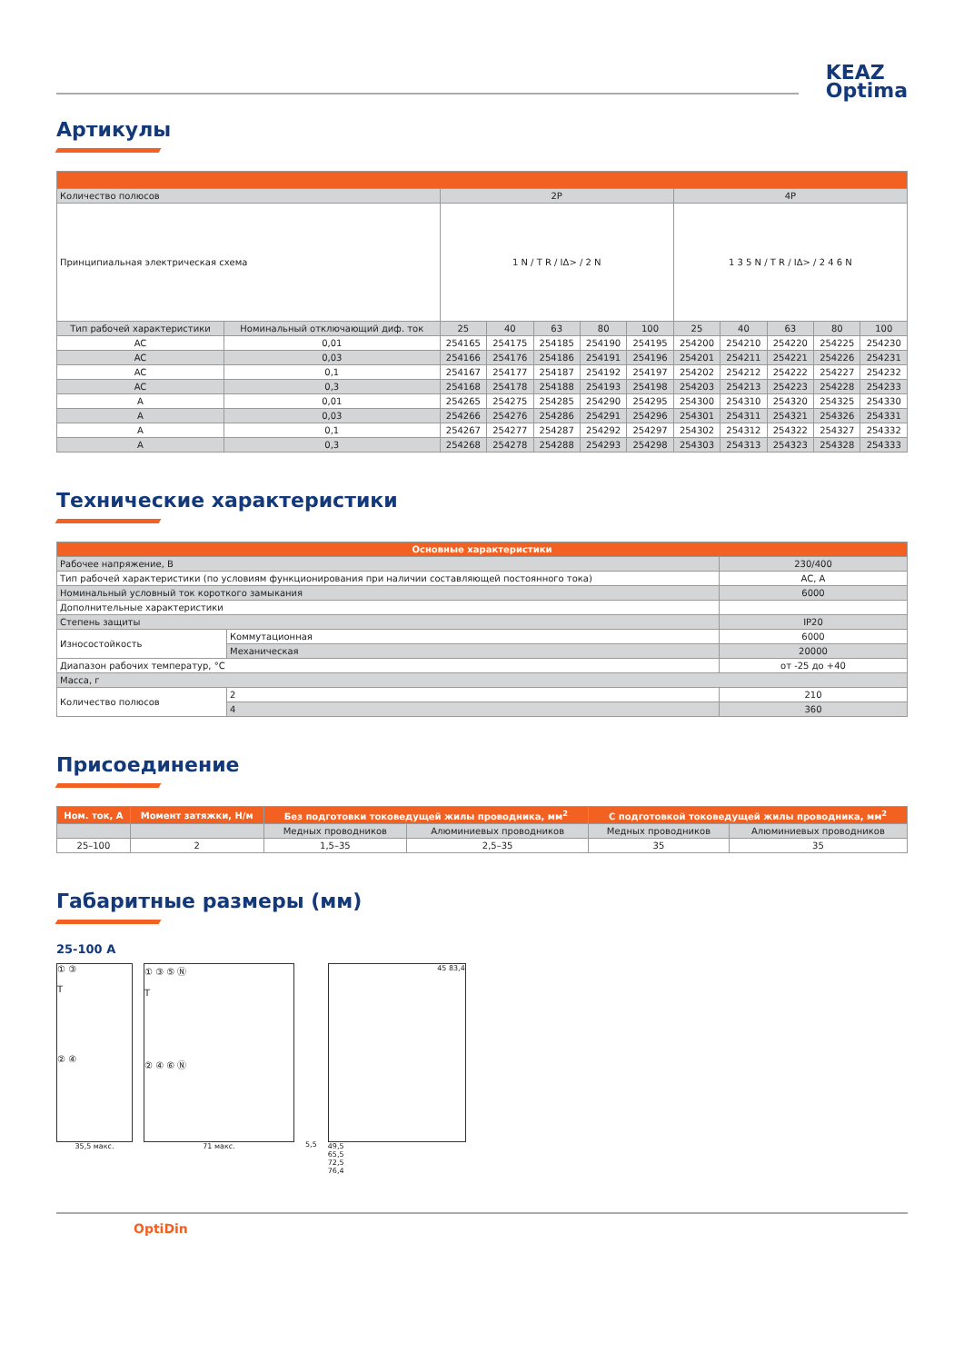KEAZ
Optima
Артикулы
| Количество полюсов | | 2P | | | | | 4P | | | | |
| Принципиальная электрическая схема | | 1 N / T R / IΔ> / 2 N | | | | | 1 3 5 N / T R / IΔ> / 2 4 6 N | | | | |
| Тип рабочей характеристики | Номинальный отключающий диф. ток | 25 | 40 | 63 | 80 | 100 | 25 | 40 | 63 | 80 | 100 |
| AC | 0,01 | 254165 | 254175 | 254185 | 254190 | 254195 | 254200 | 254210 | 254220 | 254225 | 254230 |
| AC | 0,03 | 254166 | 254176 | 254186 | 254191 | 254196 | 254201 | 254211 | 254221 | 254226 | 254231 |
| AC | 0,1 | 254167 | 254177 | 254187 | 254192 | 254197 | 254202 | 254212 | 254222 | 254227 | 254232 |
| AC | 0,3 | 254168 | 254178 | 254188 | 254193 | 254198 | 254203 | 254213 | 254223 | 254228 | 254233 |
| A | 0,01 | 254265 | 254275 | 254285 | 254290 | 254295 | 254300 | 254310 | 254320 | 254325 | 254330 |
| A | 0,03 | 254266 | 254276 | 254286 | 254291 | 254296 | 254301 | 254311 | 254321 | 254326 | 254331 |
| A | 0,1 | 254267 | 254277 | 254287 | 254292 | 254297 | 254302 | 254312 | 254322 | 254327 | 254332 |
| A | 0,3 | 254268 | 254278 | 254288 | 254293 | 254298 | 254303 | 254313 | 254323 | 254328 | 254333 |
Технические характеристики
| Основные характеристики | | |
| Рабочее напряжение, В | | 230/400 |
| Тип рабочей характеристики (по условиям функционирования при наличии составляющей постоянного тока) | | AC, A |
| Номинальный условный ток короткого замыкания | | 6000 |
| Дополнительные характеристики | | |
| Степень защиты | | IP20 |
| Износостойкость | Коммутационная | 6000 |
| | Механическая | 20000 |
| Диапазон рабочих температур, °C | | от -25 до +40 |
| Масса, г | | |
| Количество полюсов | 2 | 210 |
| | 4 | 360 |
Присоединение
| Ном. ток, А | Момент затяжки, Н/м | Без подготовки токоведущей жилы проводника, мм<sup>2</sup> | | С подготовкой токоведущей жилы проводника, мм<sup>2</sup> | |
| --- | --- | --- | --- | --- | --- |
| | | Медных проводников | Алюминиевых проводников | Медных проводников | Алюминиевых проводников |
| 25–100 | 2 | 1,5–35 | 2,5–35 | 35 | 35 |
Габаритные размеры (мм)
25-100 A
① ③
T
② ④
35,5 макс.
① ③ ⑤ Ⓝ
T
② ④ ⑥ Ⓝ
71 макс.
5,5
45 83,4
49,5
65,5
72,5
76,4
OptiDin